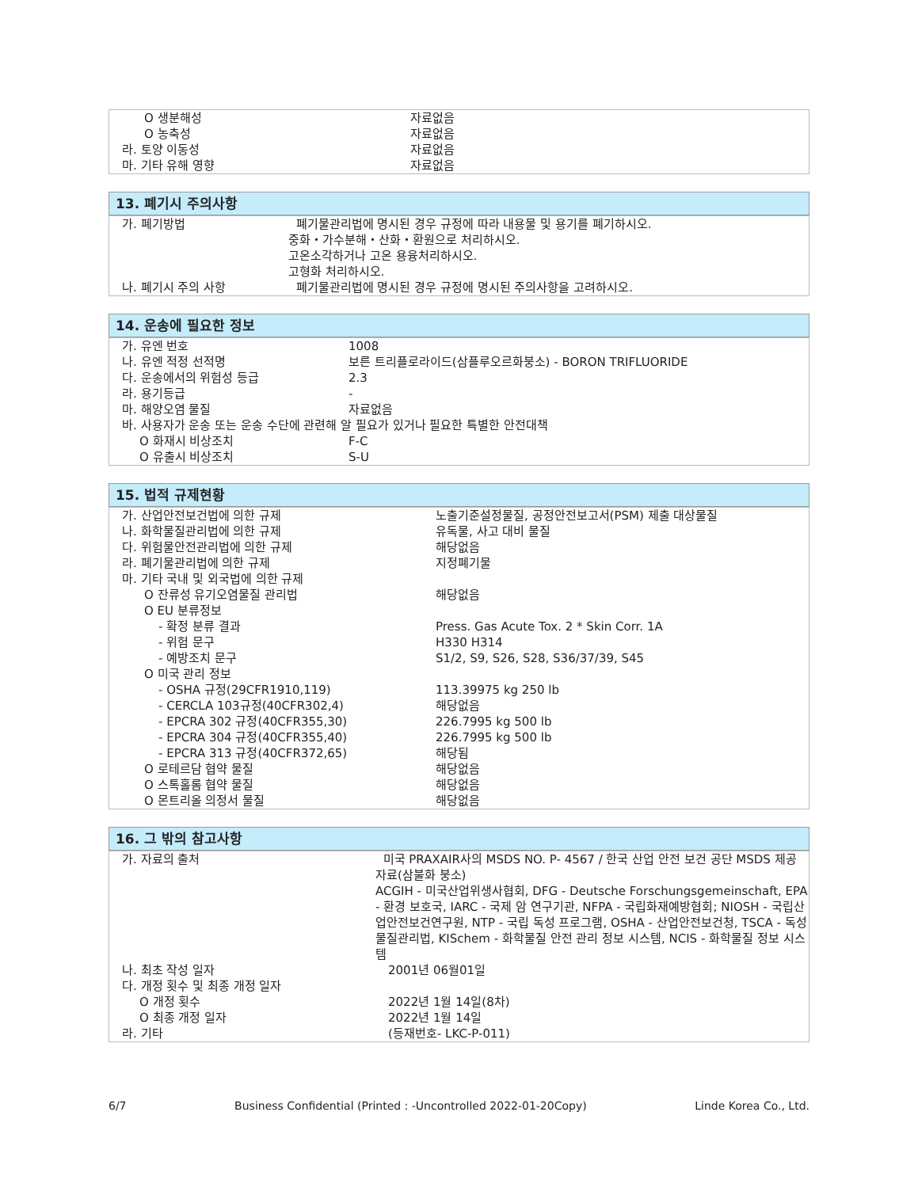| O 생분해성 | 자료없음 |
| O 농축성 | 자료없음 |
| 라. 토양 이동성 | 자료없음 |
| 마. 기타 유해 영향 | 자료없음 |
13. 폐기시 주의사항
| 가. 폐기방법 | 폐기물관리법에 명시된 경우 규정에 따라 내용물 및 용기를 폐기하시오. 중화・가수분해・산화・환원으로 처리하시오. 고온소각하거나 고온 용융처리하시오. 고형화 처리하시오. |
| 나. 폐기시 주의 사항 | 폐기물관리법에 명시된 경우 규정에 명시된 주의사항을 고려하시오. |
14. 운송에 필요한 정보
| 가. 유엔 번호 | 1008 |
| 나. 유엔 적정 선적명 | 보른 트리플로라이드(삼플루오르화붕소) - BORON TRIFLUORIDE |
| 다. 운송에서의 위험성 등급 | 2.3 |
| 라. 용기등급 | - |
| 마. 해양오염 물질 | 자료없음 |
| 바. 사용자가 운송 또는 운송 수단에 관련해 알 필요가 있거나 필요한 특별한 안전대책 | |
| O 화재시 비상조치 | F-C |
| O 유출시 비상조치 | S-U |
15. 법적 규제현황
| 가. 산업안전보건법에 의한 규제 | 노출기준설정물질, 공정안전보고서(PSM) 제출 대상물질 |
| 나. 화학물질관리법에 의한 규제 | 유독물, 사고 대비 물질 |
| 다. 위험물안전관리법에 의한 규제 | 해당없음 |
| 라. 폐기물관리법에 의한 규제 | 지정폐기물 |
| 마. 기타 국내 및 외국법에 의한 규제 | |
| O 잔류성 유기오염물질 관리법 | 해당없음 |
| O EU 분류정보 | |
| - 확정 분류 결과 | Press. Gas Acute Tox. 2 * Skin Corr. 1A |
| - 위험 문구 | H330 H314 |
| - 예방조치 문구 | S1/2, S9, S26, S28, S36/37/39, S45 |
| O 미국 관리 정보 | |
| - OSHA 규정(29CFR1910,119) | 113.39975 kg 250 lb |
| - CERCLA 103규정(40CFR302,4) | 해당없음 |
| - EPCRA 302 규정(40CFR355,30) | 226.7995 kg 500 lb |
| - EPCRA 304 규정(40CFR355,40) | 226.7995 kg 500 lb |
| - EPCRA 313 규정(40CFR372,65) | 해당됨 |
| O 로테르담 협약 물질 | 해당없음 |
| O 스톡홀롬 협약 물질 | 해당없음 |
| O 몬트리올 의정서 물질 | 해당없음 |
16. 그 밖의 참고사항
| 가. 자료의 출처 | 미국 PRAXAIR사의 MSDS NO. P- 4567 / 한국 산업 안전 보건 공단 MSDS 제공 자료(삼불화 붕소) ACGIH - 미국산업위생사협회, DFG - Deutsche Forschungsgemeinschaft, EPA - 환경 보호국, IARC - 국제 암 연구기관, NFPA - 국립화재예방협회; NIOSH - 국립산업안전보건연구원, NTP - 국립 독성 프로그램, OSHA - 산업안전보건청, TSCA - 독성물질관리법, KISchem - 화학물질 안전 관리 정보 시스템, NCIS - 화학물질 정보 시스템 |
| 나. 최초 작성 일자 | 2001년 06월01일 |
| 다. 개정 횟수 및 최종 개정 일자 | |
| O 개정 횟수 | 2022년 1월 14일(8차) |
| O 최종 개정 일자 | 2022년 1월 14일 |
| 라. 기타 | (등재번호- LKC-P-011) |
6/7 Business Confidential (Printed : -Uncontrolled 2022-01-20Copy) Linde Korea Co., Ltd.